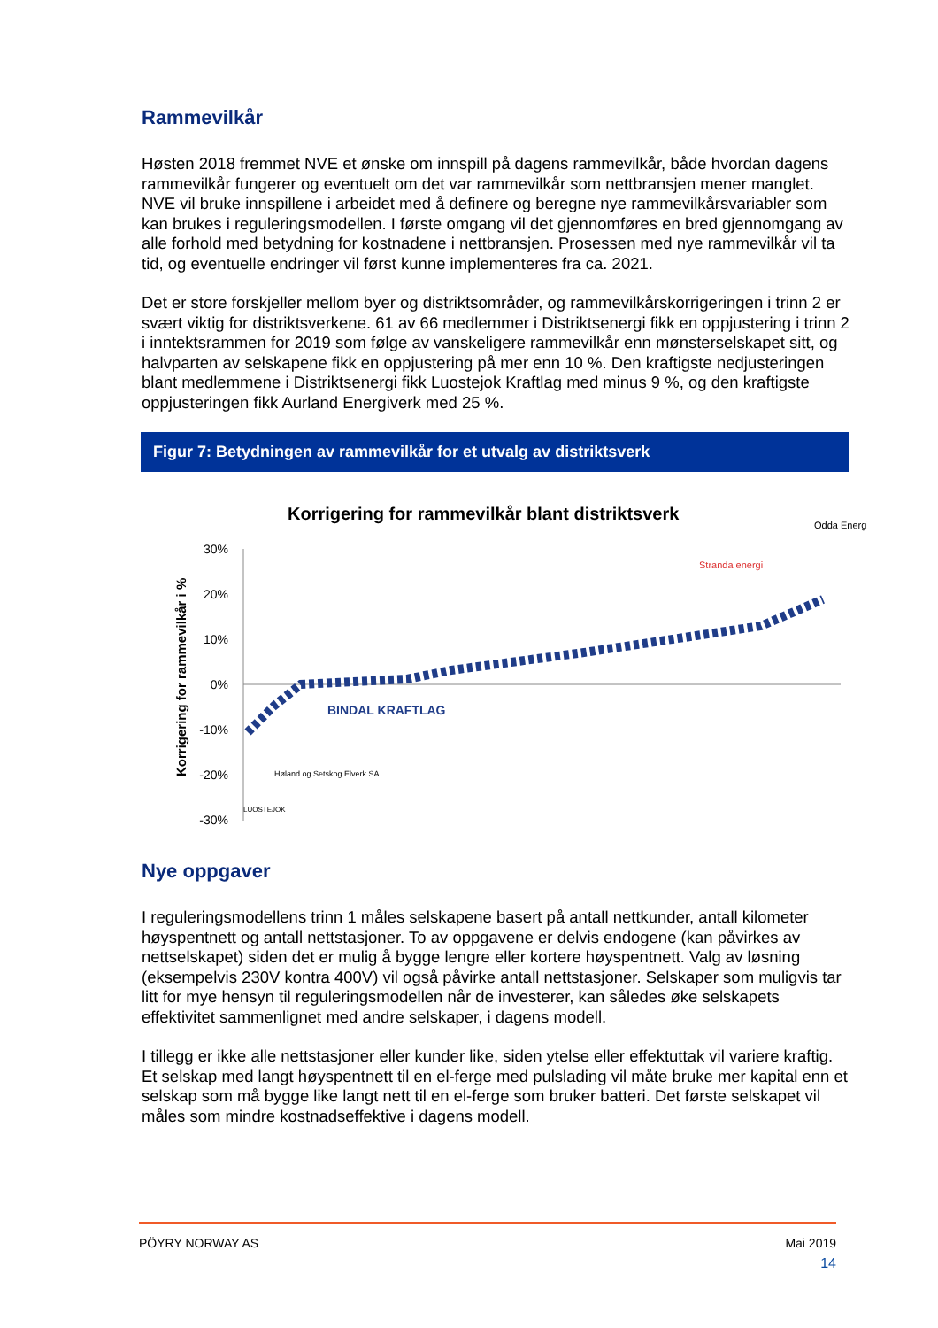Rammevilkår
Høsten 2018 fremmet NVE et ønske om innspill på dagens rammevilkår, både hvordan dagens rammevilkår fungerer og eventuelt om det var rammevilkår som nettbransjen mener manglet. NVE vil bruke innspillene i arbeidet med å definere og beregne nye rammevilkårsvariabler som kan brukes i reguleringsmodellen. I første omgang vil det gjennomføres en bred gjennomgang av alle forhold med betydning for kostnadene i nettbransjen. Prosessen med nye rammevilkår vil ta tid, og eventuelle endringer vil først kunne implementeres fra ca. 2021.
Det er store forskjeller mellom byer og distriktsområder, og rammevilkårskorrigeringen i trinn 2 er svært viktig for distriktsverkene. 61 av 66 medlemmer i Distriktsenergi fikk en oppjustering i trinn 2 i inntektsrammen for 2019 som følge av vanskeligere rammevilkår enn mønsterselskapet sitt, og halvparten av selskapene fikk en oppjustering på mer enn 10 %. Den kraftigste nedjusteringen blant medlemmene i Distriktsenergi fikk Luostejok Kraftlag med minus 9 %, og den kraftigste oppjusteringen fikk Aurland Energiverk med 25 %.
Figur 7: Betydningen av rammevilkår for et utvalg av distriktsverk
Korrigering for rammevilkår blant distriktsverk
Korrigering for rammevilkår i %
30%
20%
10%
0%
-10%
-20%
-30%
Odda Energi
Stranda energi
BINDAL KRAFTLAG
Høland og Setskog Elverk SA
LUOSTEJOK
Nye oppgaver
I reguleringsmodellens trinn 1 måles selskapene basert på antall nettkunder, antall kilometer høyspentnett og antall nettstasjoner. To av oppgavene er delvis endogene (kan påvirkes av nettselskapet) siden det er mulig å bygge lengre eller kortere høyspentnett. Valg av løsning (eksempelvis 230V kontra 400V) vil også påvirke antall nettstasjoner. Selskaper som muligvis tar litt for mye hensyn til reguleringsmodellen når de investerer, kan således øke selskapets effektivitet sammenlignet med andre selskaper, i dagens modell.
I tillegg er ikke alle nettstasjoner eller kunder like, siden ytelse eller effektuttak vil variere kraftig. Et selskap med langt høyspentnett til en el-ferge med pulslading vil måte bruke mer kapital enn et selskap som må bygge like langt nett til en el-ferge som bruker batteri. Det første selskapet vil måles som mindre kostnadseffektive i dagens modell.
PÖYRY NORWAY AS Mai 2019
14